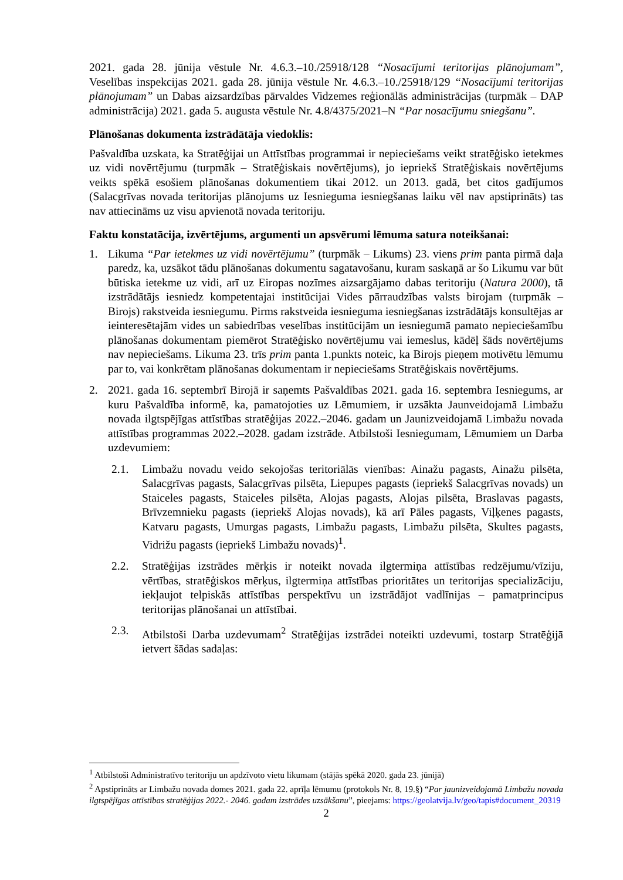2021. gada 28. jūnija vēstule Nr. 4.6.3.–10./25918/128 “Nosacījumi teritorijas plānojumam”, Veselības inspekcijas 2021. gada 28. jūnija vēstule Nr. 4.6.3.–10./25918/129 “Nosacījumi teritorijas plānojumam” un Dabas aizsardzības pārvaldes Vidzemes reģionālās administrācijas (turpmāk – DAP administrācija) 2021. gada 5. augusta vēstule Nr. 4.8/4375/2021–N “Par nosacījumu sniegšanu”.
Plānošanas dokumenta izstrādātāja viedoklis:
Pašvaldība uzskata, ka Stratēģijai un Attīstības programmai ir nepieciešams veikt stratēģisko ietekmes uz vidi novērtējumu (turpmāk – Stratēģiskais novērtējums), jo iepriekš Stratēģiskais novērtējums veikts spēkā esošiem plānošanas dokumentiem tikai 2012. un 2013. gadā, bet citos gadījumos (Salacgrīvas novada teritorijas plānojums uz Iesnieguma iesniegšanas laiku vēl nav apstiprināts) tas nav attiecināms uz visu apvienotā novada teritoriju.
Faktu konstatācija, izvērtējums, argumenti un apsvērumi lēmuma satura noteikšanai:
1. Likuma “Par ietekmes uz vidi novērtējumu” (turpmāk – Likums) 23. viens prim panta pirmā daļa paredz, ka, uzsākot tādu plānošanas dokumentu sagatavošanu, kuram saskaņā ar šo Likumu var būt būtiska ietekme uz vidi, arī uz Eiropas nozīmes aizsargājamo dabas teritoriju (Natura 2000), tā izstrādātājs iesniedz kompetentajai institūcijai Vides pārraudzības valsts birojam (turpmāk – Birojs) rakstveida iesniegumu. Pirms rakstveida iesnieguma iesniegšanas izstrādātājs konsultējas ar ieinteresētajām vides un sabiedrības veselības institūcijām un iesniegumā pamato nepieciešamību plānošanas dokumentam piemērot Stratēģisko novērtējumu vai iemeslus, kādēļ šāds novērtējums nav nepieciešams. Likuma 23. trīs prim panta 1.punkts noteic, ka Birojs pieņem motivētu lēmumu par to, vai konkrētam plānošanas dokumentam ir nepieciešams Stratēģiskais novērtējums.
2. 2021. gada 16. septembrī Birojā ir saņemts Pašvaldības 2021. gada 16. septembra Iesniegums, ar kuru Pašvaldība informē, ka, pamatojoties uz Lēmumiem, ir uzsākta Jaunveidojamā Limbažu novada ilgtspējīgas attīstības stratēģijas 2022.–2046. gadam un Jaunizveidojamā Limbažu novada attīstības programmas 2022.–2028. gadam izstrāde. Atbilstoši Iesniegumam, Lēmumiem un Darba uzdevumiem:
2.1. Limbažu novadu veido sekojošas teritoriālās vienības: Ainažu pagasts, Ainažu pilsēta, Salacgrīvas pagasts, Salacgrīvas pilsēta, Liepupes pagasts (iepriekš Salacgrīvas novads) un Staiceles pagasts, Staiceles pilsēta, Alojas pagasts, Alojas pilsēta, Braslavas pagasts, Brīvzemnieku pagasts (iepriekš Alojas novads), kā arī Pāles pagasts, Viļķenes pagasts, Katvaru pagasts, Umurgas pagasts, Limbažu pagasts, Limbažu pilsēta, Skultes pagasts, Vidrižu pagasts (iepriekš Limbažu novads)<sup>1</sup>.
2.2. Stratēģijas izstrādes mērķis ir noteikt novada ilgtermiņa attīstības redzējumu/vīziju, vērtības, stratēģiskos mērķus, ilgtermiņa attīstības prioritātes un teritorijas specializāciju, iekļaujot telpiskās attīstības perspektīvu un izstrādājot vadlīnijas – pamatprincipus teritorijas plānošanai un attīstībai.
2.3. Atbilstoši Darba uzdevumam<sup>2</sup> Stratēģijas izstrādei noteikti uzdevumi, tostarp Stratēģijā ietvert šādas sadaļas:
<sup>1</sup> Atbilstoši Administratīvo teritoriju un apdzīvoto vietu likumam (stājās spēkā 2020. gada 23. jūnijā)
<sup>2</sup> Apstiprināts ar Limbažu novada domes 2021. gada 22. aprīļa lēmumu (protokols Nr. 8, 19.§) “Par jaunizveidojamā Limbažu novada ilgtspējīgas attīstības stratēģijas 2022.- 2046. gadam izstrādes uzsākšanu”, pieejams: https://geolatvija.lv/geo/tapis#document_20319
2